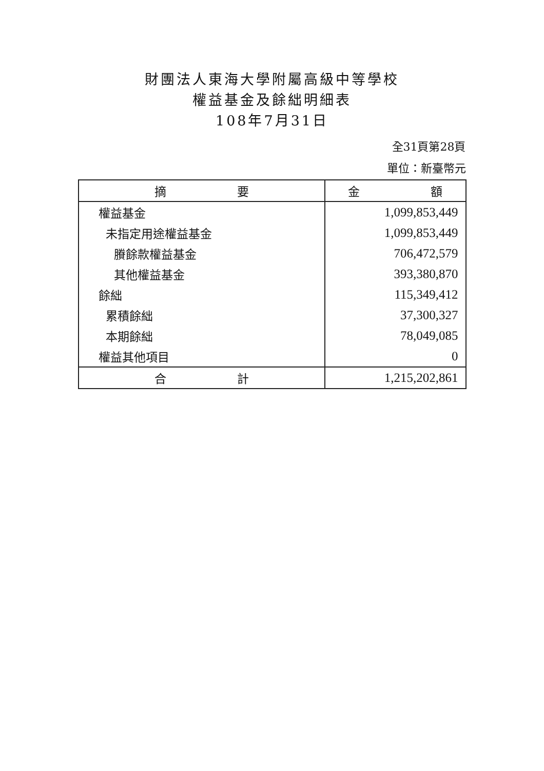財團法人東海大學附屬高級中等學校
權益基金及餘絀明細表
108年7月31日
全31頁第28頁
單位：新臺幣元
| 摘 要 | 金 額 |
| --- | --- |
| 權益基金 | 1,099,853,449 |
| 未指定用途權益基金 | 1,099,853,449 |
| 賸餘款權益基金 | 706,472,579 |
| 其他權益基金 | 393,380,870 |
| 餘絀 | 115,349,412 |
| 累積餘絀 | 37,300,327 |
| 本期餘絀 | 78,049,085 |
| 權益其他項目 | 0 |
| 合 計 | 1,215,202,861 |